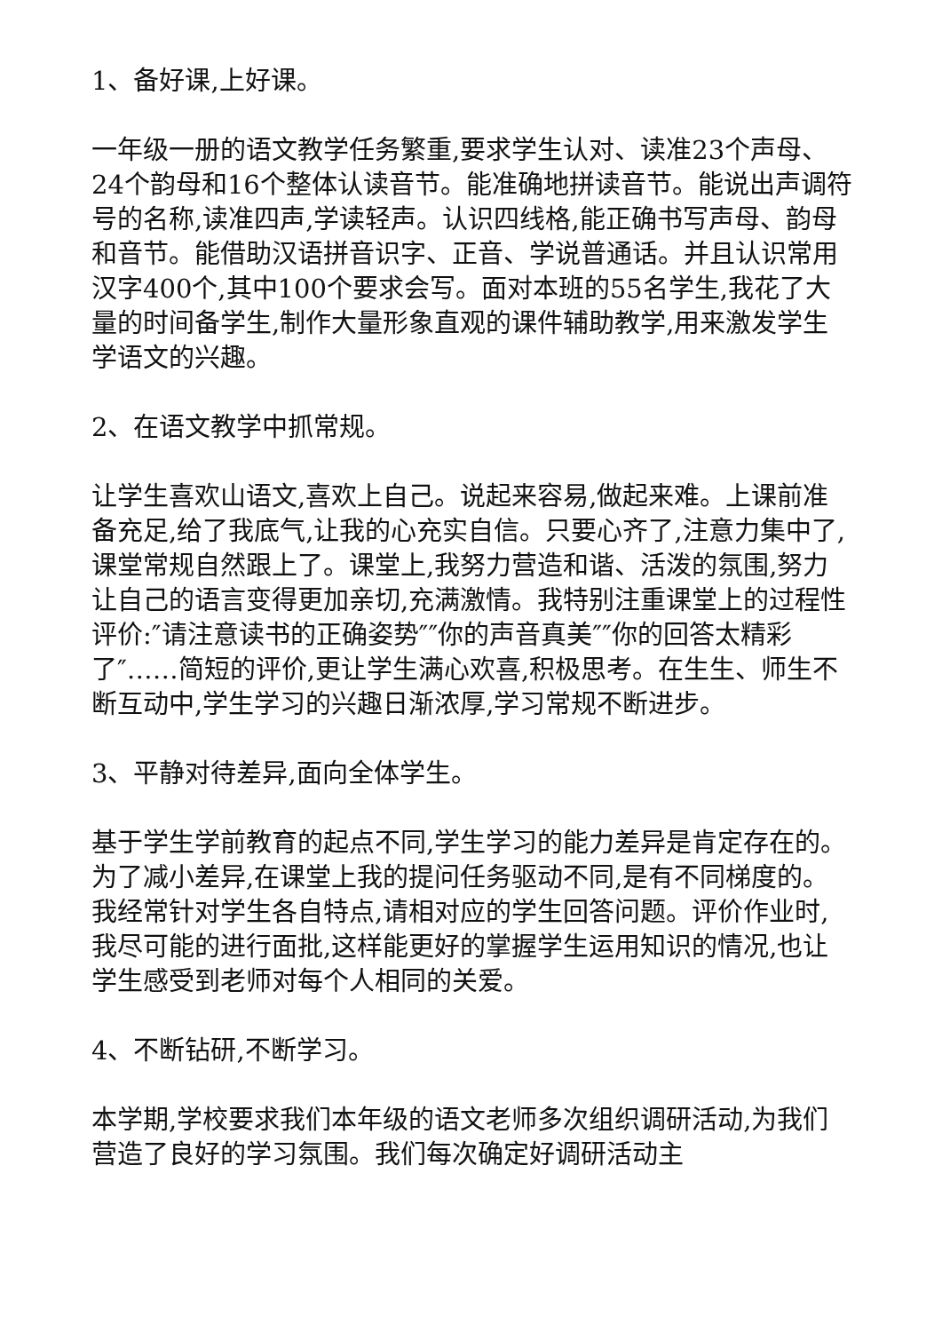1、备好课,上好课。
一年级一册的语文教学任务繁重,要求学生认对、读准23个声母、24个韵母和16个整体认读音节。能准确地拼读音节。能说出声调符号的名称,读准四声,学读轻声。认识四线格,能正确书写声母、韵母和音节。能借助汉语拼音识字、正音、学说普通话。并且认识常用汉字400个,其中100个要求会写。面对本班的55名学生,我花了大量的时间备学生,制作大量形象直观的课件辅助教学,用来激发学生学语文的兴趣。
2、在语文教学中抓常规。
让学生喜欢山语文,喜欢上自己。说起来容易,做起来难。上课前准备充足,给了我底气,让我的心充实自信。只要心齐了,注意力集中了,课堂常规自然跟上了。课堂上,我努力营造和谐、活泼的氛围,努力让自己的语言变得更加亲切,充满激情。我特别注重课堂上的过程性评价:″请注意读书的正确姿势″″你的声音真美″″你的回答太精彩了″……简短的评价,更让学生满心欢喜,积极思考。在生生、师生不断互动中,学生学习的兴趣日渐浓厚,学习常规不断进步。
3、平静对待差异,面向全体学生。
基于学生学前教育的起点不同,学生学习的能力差异是肯定存在的。为了减小差异,在课堂上我的提问任务驱动不同,是有不同梯度的。我经常针对学生各自特点,请相对应的学生回答问题。评价作业时,我尽可能的进行面批,这样能更好的掌握学生运用知识的情况,也让学生感受到老师对每个人相同的关爱。
4、不断钻研,不断学习。
本学期,学校要求我们本年级的语文老师多次组织调研活动,为我们营造了良好的学习氛围。我们每次确定好调研活动主